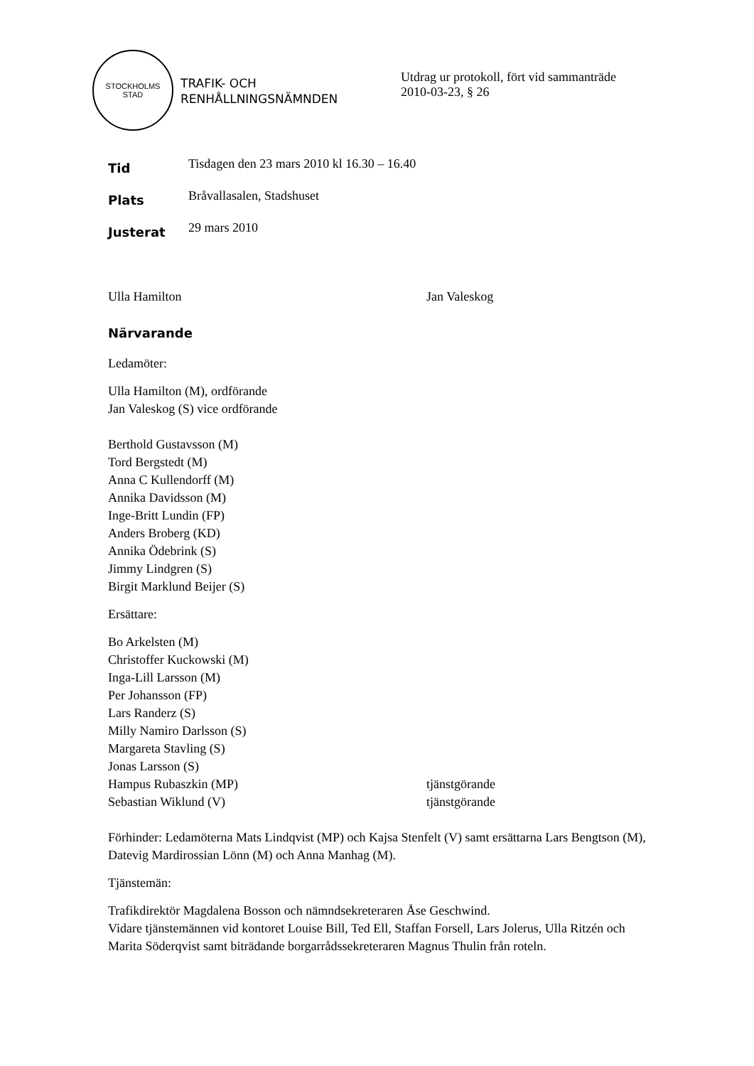STOCKHOLMS
STAD
TRAFIK- OCH
RENHÅLLNINGSNÄMNDEN
Utdrag ur protokoll, fört vid sammanträde
2010-03-23, § 26
Tid
Tisdagen den 23 mars 2010 kl 16.30 – 16.40
Plats
Bråvallasalen, Stadshuset
Justerat
29 mars 2010
Ulla Hamilton Jan Valeskog
Närvarande
Ledamöter:
Ulla Hamilton (M), ordförande
Jan Valeskog (S) vice ordförande
Berthold Gustavsson (M)
Tord Bergstedt (M)
Anna C Kullendorff (M)
Annika Davidsson (M)
Inge-Britt Lundin (FP)
Anders Broberg (KD)
Annika Ödebrink (S)
Jimmy Lindgren (S)
Birgit Marklund Beijer (S)
Ersättare:
Bo Arkelsten (M)
Christoffer Kuckowski (M)
Inga-Lill Larsson (M)
Per Johansson (FP)
Lars Randerz (S)
Milly Namiro Darlsson (S)
Margareta Stavling (S)
Jonas Larsson (S)
Hampus Rubaszkin (MP) tjänstgörande
Sebastian Wiklund (V) tjänstgörande
Förhinder: Ledamöterna Mats Lindqvist (MP) och Kajsa Stenfelt (V) samt ersättarna Lars Bengtson (M), Datevig Mardirossian Lönn (M) och Anna Manhag (M).
Tjänstemän:
Trafikdirektör Magdalena Bosson och nämndsekreteraren Åse Geschwind.
Vidare tjänstemännen vid kontoret Louise Bill, Ted Ell, Staffan Forsell, Lars Jolerus, Ulla Ritzén och Marita Söderqvist samt biträdande borgarrådssekreteraren Magnus Thulin från roteln.